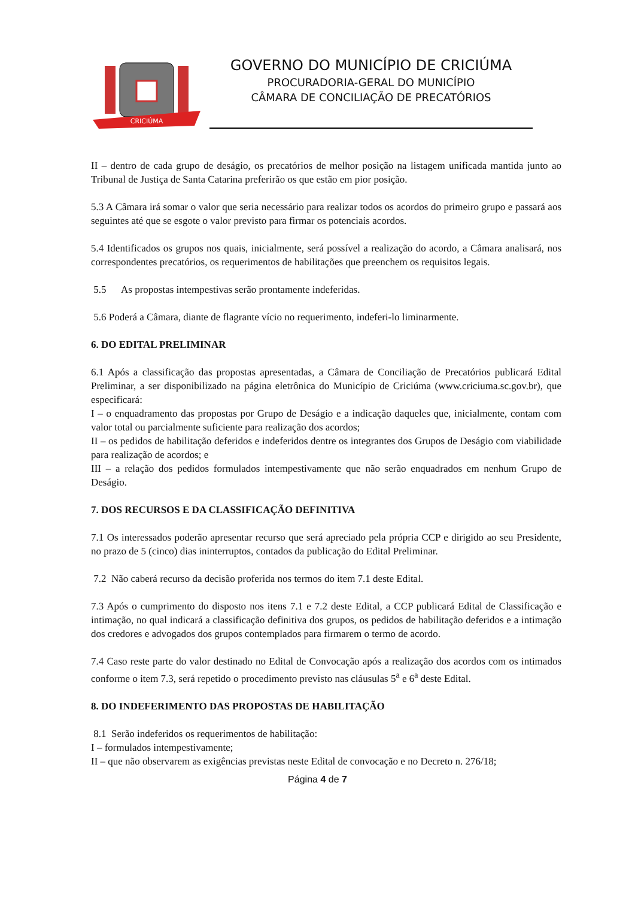CRICIÚMA
GOVERNO DO MUNICÍPIO DE CRICIÚMA
PROCURADORIA-GERAL DO MUNICÍPIO
CÂMARA DE CONCILIAÇÃO DE PRECATÓRIOS
II – dentro de cada grupo de deságio, os precatórios de melhor posição na listagem unificada mantida junto ao Tribunal de Justiça de Santa Catarina preferirão os que estão em pior posição.
5.3 A Câmara irá somar o valor que seria necessário para realizar todos os acordos do primeiro grupo e passará aos seguintes até que se esgote o valor previsto para firmar os potenciais acordos.
5.4 Identificados os grupos nos quais, inicialmente, será possível a realização do acordo, a Câmara analisará, nos correspondentes precatórios, os requerimentos de habilitações que preenchem os requisitos legais.
5.5 As propostas intempestivas serão prontamente indeferidas.
5.6 Poderá a Câmara, diante de flagrante vício no requerimento, indeferi-lo liminarmente.
6. DO EDITAL PRELIMINAR
6.1 Após a classificação das propostas apresentadas, a Câmara de Conciliação de Precatórios publicará Edital Preliminar, a ser disponibilizado na página eletrônica do Município de Criciúma (www.criciuma.sc.gov.br), que especificará:
I – o enquadramento das propostas por Grupo de Deságio e a indicação daqueles que, inicialmente, contam com valor total ou parcialmente suficiente para realização dos acordos;
II – os pedidos de habilitação deferidos e indeferidos dentre os integrantes dos Grupos de Deságio com viabilidade para realização de acordos; e
III – a relação dos pedidos formulados intempestivamente que não serão enquadrados em nenhum Grupo de Deságio.
7. DOS RECURSOS E DA CLASSIFICAÇÃO DEFINITIVA
7.1 Os interessados poderão apresentar recurso que será apreciado pela própria CCP e dirigido ao seu Presidente, no prazo de 5 (cinco) dias ininterruptos, contados da publicação do Edital Preliminar.
7.2 Não caberá recurso da decisão proferida nos termos do item 7.1 deste Edital.
7.3 Após o cumprimento do disposto nos itens 7.1 e 7.2 deste Edital, a CCP publicará Edital de Classificação e intimação, no qual indicará a classificação definitiva dos grupos, os pedidos de habilitação deferidos e a intimação dos credores e advogados dos grupos contemplados para firmarem o termo de acordo.
7.4 Caso reste parte do valor destinado no Edital de Convocação após a realização dos acordos com os intimados conforme o item 7.3, será repetido o procedimento previsto nas cláusulas 5<sup>a</sup> e 6<sup>a</sup> deste Edital.
8. DO INDEFERIMENTO DAS PROPOSTAS DE HABILITAÇÃO
8.1 Serão indeferidos os requerimentos de habilitação:
I – formulados intempestivamente;
II – que não observarem as exigências previstas neste Edital de convocação e no Decreto n. 276/18;
Página 4 de 7